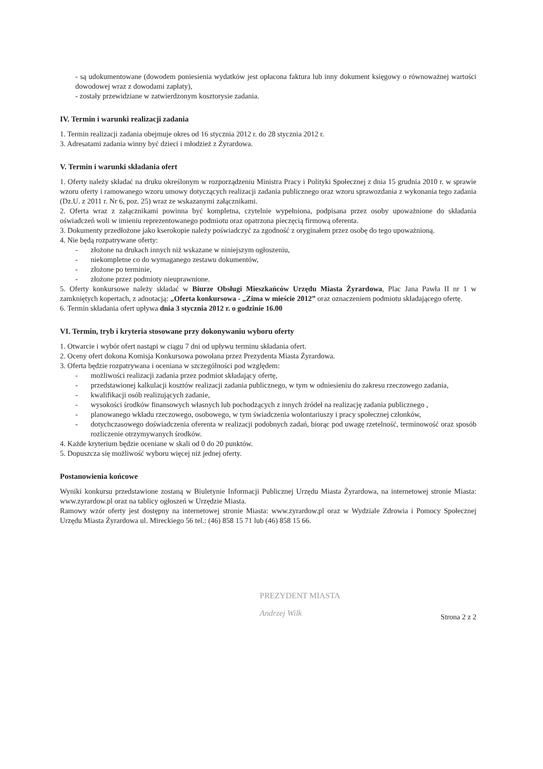- są udokumentowane (dowodem poniesienia wydatków jest opłacona faktura lub inny dokument księgowy o równoważnej wartości dowodowej wraz z dowodami zapłaty),
- zostały przewidziane w zatwierdzonym kosztorysie zadania.
IV. Termin i warunki realizacji zadania
1. Termin realizacji zadania obejmuje okres od 16 stycznia 2012 r. do 28 stycznia 2012 r.
3. Adresatami zadania winny być dzieci i młodzież z Żyrardowa.
V. Termin i warunki składania ofert
1. Oferty należy składać na druku określonym w rozporządzeniu Ministra Pracy i Polityki Społecznej z dnia 15 grudnia 2010 r. w sprawie wzoru oferty i ramowanego wzoru umowy dotyczących realizacji zadania publicznego oraz wzoru sprawozdania z wykonania tego zadania (Dz.U. z 2011 r. Nr 6, poz. 25) wraz ze wskazanymi załącznikami.
2. Oferta wraz z załącznikami powinna być kompletna, czytelnie wypełniona, podpisana przez osoby upoważnione do składania oświadczeń woli w imieniu reprezentowanego podmiotu oraz opatrzona pieczęcią firmową oferenta.
3. Dokumenty przedłożone jako kserokopie należy poświadczyć za zgodność z oryginałem przez osobę do tego upoważnioną.
4. Nie będą rozpatrywane oferty:
- złożone na drukach innych niż wskazane w niniejszym ogłoszeniu,
- niekompletne co do wymaganego zestawu dokumentów,
- złożone po terminie,
- złożone przez podmioty nieuprawnione.
5. Oferty konkursowe należy składać w Biurze Obsługi Mieszkańców Urzędu Miasta Żyrardowa, Plac Jana Pawła II nr 1 w zamkniętych kopertach, z adnotacją: „Oferta konkursowa - „Zima w mieście 2012” oraz oznaczeniem podmiotu składającego ofertę.
6. Termin składania ofert upływa dnia 3 stycznia 2012 r. o godzinie 16.00
VI. Termin, tryb i kryteria stosowane przy dokonywaniu wyboru oferty
1. Otwarcie i wybór ofert nastąpi w ciągu 7 dni od upływu terminu składania ofert.
2. Oceny ofert dokona Komisja Konkursowa powołana przez Prezydenta Miasta Żyrardowa.
3. Oferta będzie rozpatrywana i oceniana w szczególności pod względem:
- możliwości realizacji zadania przez podmiot składający ofertę,
- przedstawionej kalkulacji kosztów realizacji zadania publicznego, w tym w odniesieniu do zakresu rzeczowego zadania,
- kwalifikacji osób realizujących zadanie,
- wysokości środków finansowych własnych lub pochodzących z innych źródeł na realizację zadania publicznego ,
- planowanego wkładu rzeczowego, osobowego, w tym świadczenia wolontariuszy i pracy społecznej członków,
- dotychczasowego doświadczenia oferenta w realizacji podobnych zadań, biorąc pod uwagę rzetelność, terminowość oraz sposób rozliczenie otrzymywanych środków.
4. Każde kryterium będzie oceniane w skali od 0 do 20 punktów.
5. Dopuszcza się możliwość wyboru więcej niż jednej oferty.
Postanowienia końcowe
Wyniki konkursu przedstawione zostaną w Biuletynie Informacji Publicznej Urzędu Miasta Żyrardowa, na internetowej stronie Miasta: www.zyrardow.pl oraz na tablicy ogłoszeń w Urzędzie Miasta.
Ramowy wzór oferty jest dostępny na internetowej stronie Miasta: www.zyrardow.pl oraz w Wydziale Zdrowia i Pomocy Społecznej Urzędu Miasta Żyrardowa ul. Mireckiego 56 tel.: (46) 858 15 71 lub (46) 858 15 66.
PREZYDENT MIASTA
Andrzej Wilk
Strona 2 z 2